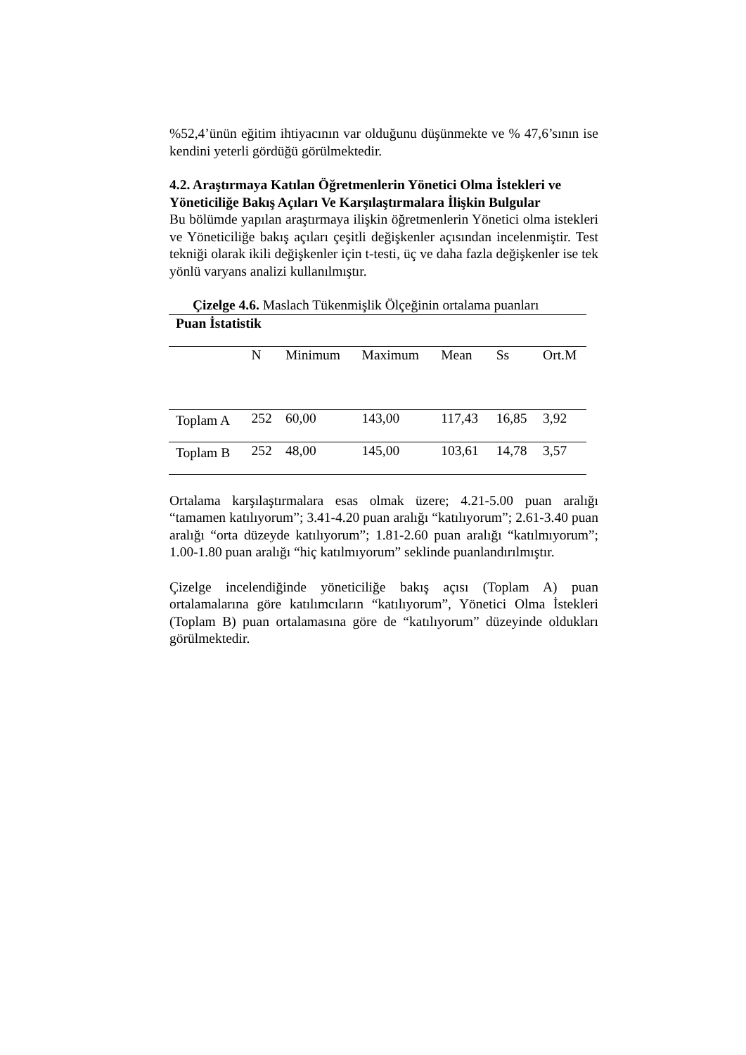%52,4’ünün eğitim ihtiyacının var olduğunu düşünmekte ve % 47,6’sının ise kendini yeterli gördüğü görülmektedir.
4.2. Araştırmaya Katılan Öğretmenlerin Yönetici Olma İstekleri ve Yöneticiliğe Bakış Açıları Ve Karşılaştırmalara İlişkin Bulgular
Bu bölümde yapılan araştırmaya ilişkin öğretmenlerin Yönetici olma istekleri ve Yöneticiliğe bakış açıları çeşitli değişkenler açısından incelenmiştir. Test tekniği olarak ikili değişkenler için t-testi, üç ve daha fazla değişkenler ise tek yönlü varyans analizi kullanılmıştır.
Çizelge 4.6. Maslach Tükenmişlik Ölçeğinin ortalama puanları
| Puan İstatistik | | | | | | |
| | N | Minimum | Maximum | Mean | Ss | Ort.M |
| Toplam A | 252 | 60,00 | 143,00 | 117,43 | 16,85 | 3,92 |
| Toplam B | 252 | 48,00 | 145,00 | 103,61 | 14,78 | 3,57 |
Ortalama karşılaştırmalara esas olmak üzere; 4.21-5.00 puan aralığı “tamamen katılıyorum”; 3.41-4.20 puan aralığı “katılıyorum”; 2.61-3.40 puan aralığı “orta düzeyde katılıyorum”; 1.81-2.60 puan aralığı “katılmıyorum”; 1.00-1.80 puan aralığı “hiç katılmıyorum” seklinde puanlandırılmıştır.
Çizelge incelendiğinde yöneticiliğe bakış açısı (Toplam A) puan ortalamalarına göre katılımcıların “katılıyorum”, Yönetici Olma İstekleri (Toplam B) puan ortalamasına göre de “katılıyorum” düzeyinde oldukları görülmektedir.